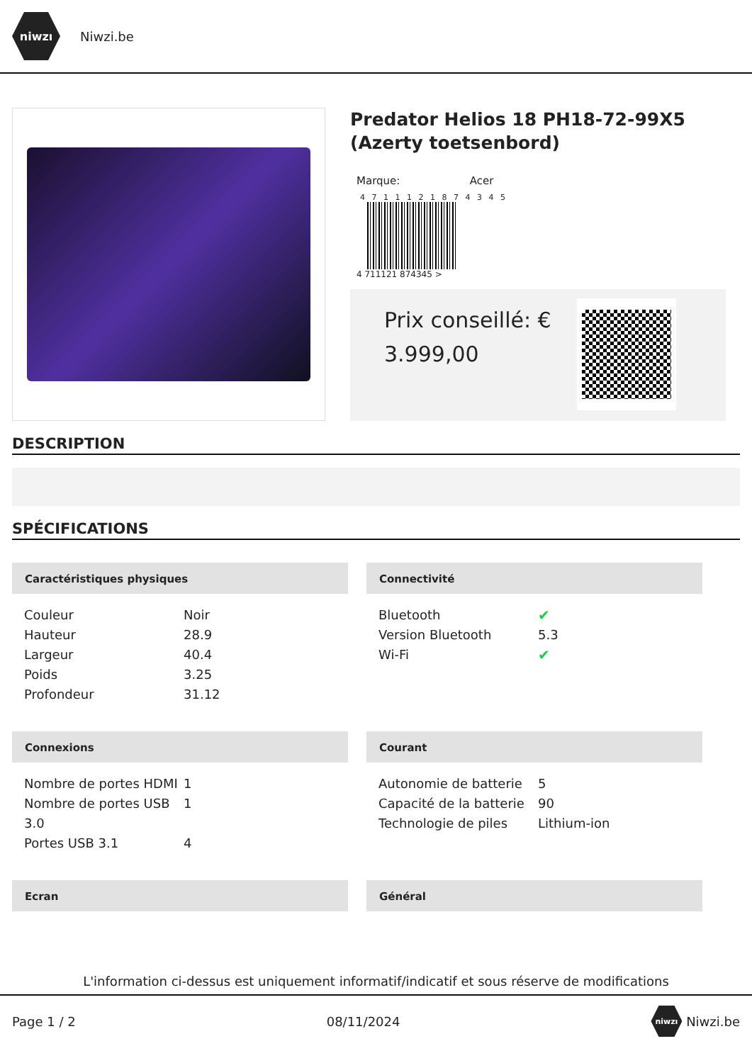niwzı
Niwzi.be
Predator Helios 18 PH18-72-99X5 (Azerty toetsenbord)
Marque: Acer
4 7 1 1 1 2 1 8 7 4 3 4 5
4 711121 874345 >
Prix conseillé: € 3.999,00
DESCRIPTION
SPÉCIFICATIONS
Caractéristiques physiques
| Couleur | Noir |
| Hauteur | 28.9 |
| Largeur | 40.4 |
| Poids | 3.25 |
| Profondeur | 31.12 |
Connectivité
| Bluetooth | ✔ |
| Version Bluetooth | 5.3 |
| Wi-Fi | ✔ |
Connexions
| Nombre de portes HDMI | 1 |
| Nombre de portes USB 3.0 | 1 |
| Portes USB 3.1 | 4 |
Courant
| Autonomie de batterie | 5 |
| Capacité de la batterie | 90 |
| Technologie de piles | Lithium-ion |
Ecran
Général
L'information ci-dessus est uniquement informatif/indicatif et sous réserve de modifications
Page 1 / 2 08/11/2024 niwzı Niwzi.be